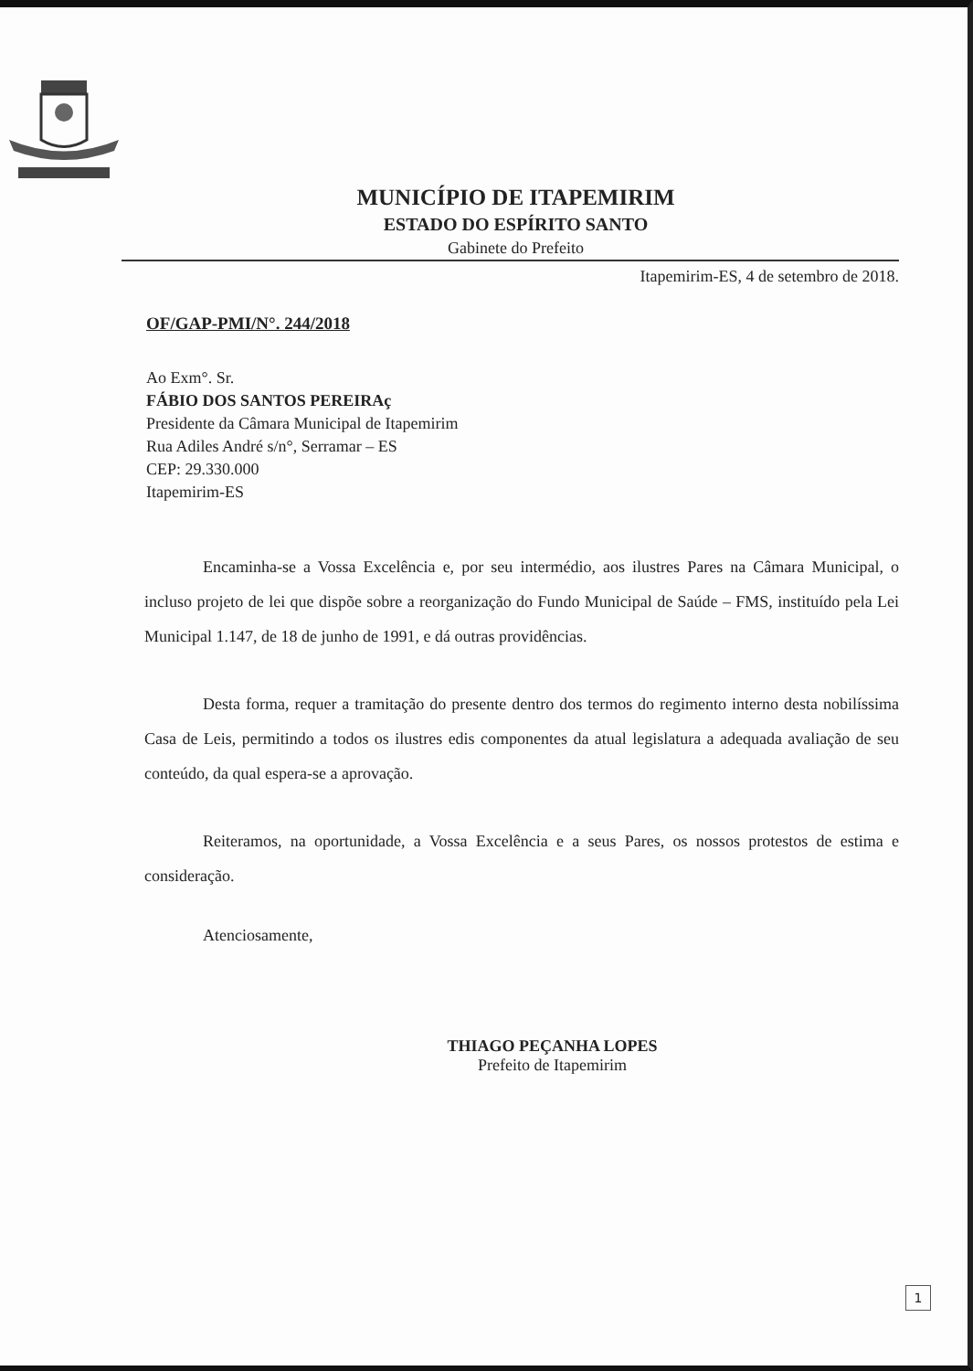MUNICÍPIO DE ITAPEMIRIM
ESTADO DO ESPÍRITO SANTO
Gabinete do Prefeito
Itapemirim-ES, 4 de setembro de 2018.
OF/GAP-PMI/N°. 244/2018
Ao Exm°. Sr.
FÁBIO DOS SANTOS PEREIRAç
Presidente da Câmara Municipal de Itapemirim
Rua Adiles André s/n°, Serramar – ES
CEP: 29.330.000
Itapemirim-ES
Encaminha-se a Vossa Excelência e, por seu intermédio, aos ilustres Pares na Câmara Municipal, o incluso projeto de lei que dispõe sobre a reorganização do Fundo Municipal de Saúde – FMS, instituído pela Lei Municipal 1.147, de 18 de junho de 1991, e dá outras providências.
Desta forma, requer a tramitação do presente dentro dos termos do regimento interno desta nobilíssima Casa de Leis, permitindo a todos os ilustres edis componentes da atual legislatura a adequada avaliação de seu conteúdo, da qual espera-se a aprovação.
Reiteramos, na oportunidade, a Vossa Excelência e a seus Pares, os nossos protestos de estima e consideração.
Atenciosamente,
THIAGO PEÇANHA LOPES
Prefeito de Itapemirim
1